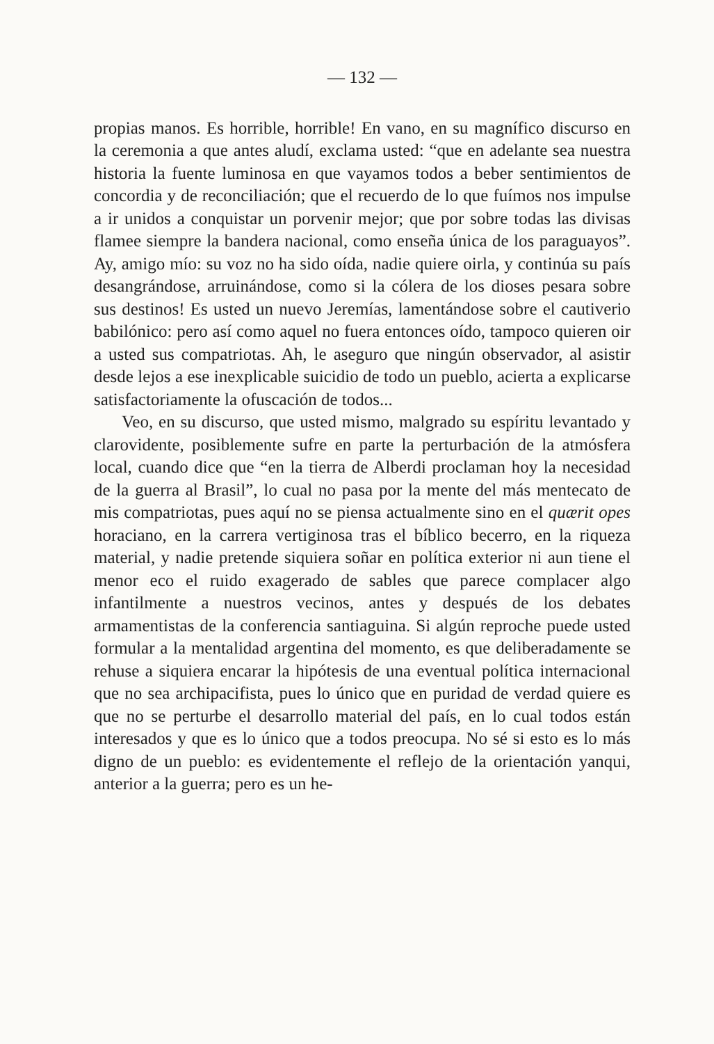— 132 —
propias manos. Es horrible, horrible! En vano, en su magnífico discurso en la ceremonia a que antes aludí, exclama usted: “que en adelante sea nuestra historia la fuente luminosa en que vayamos todos a beber sentimientos de concordia y de reconciliación; que el recuerdo de lo que fuímos nos impulse a ir unidos a conquistar un porvenir mejor; que por sobre todas las divisas flamee siempre la bandera nacional, como enseña única de los paraguayos”. Ay, amigo mío: su voz no ha sido oída, nadie quiere oirla, y continúa su país desangrándose, arruinándose, como si la cólera de los dioses pesara sobre sus destinos! Es usted un nuevo Jeremías, lamentándose sobre el cautiverio babilónico: pero así como aquel no fuera entonces oído, tampoco quieren oir a usted sus compatriotas. Ah, le aseguro que ningún observador, al asistir desde lejos a ese inexplicable suicidio de todo un pueblo, acierta a explicarse satisfactoriamente la ofuscación de todos...
Veo, en su discurso, que usted mismo, malgrado su espíritu levantado y clarovidente, posiblemente sufre en parte la perturbación de la atmósfera local, cuando dice que “en la tierra de Alberdi proclaman hoy la necesidad de la guerra al Brasil”, lo cual no pasa por la mente del más mentecato de mis compatriotas, pues aquí no se piensa actualmente sino en el quærit opes horaciano, en la carrera vertiginosa tras el bíblico becerro, en la riqueza material, y nadie pretende siquiera soñar en política exterior ni aun tiene el menor eco el ruido exagerado de sables que parece complacer algo infantilmente a nuestros vecinos, antes y después de los debates armamentistas de la conferencia santiaguina. Si algún reproche puede usted formular a la mentalidad argentina del momento, es que deliberadamente se rehuse a siquiera encarar la hipótesis de una eventual política internacional que no sea archipacifista, pues lo único que en puridad de verdad quiere es que no se perturbe el desarrollo material del país, en lo cual todos están interesados y que es lo único que a todos preocupa. No sé si esto es lo más digno de un pueblo: es evidentemente el reflejo de la orientación yanqui, anterior a la guerra; pero es un he-